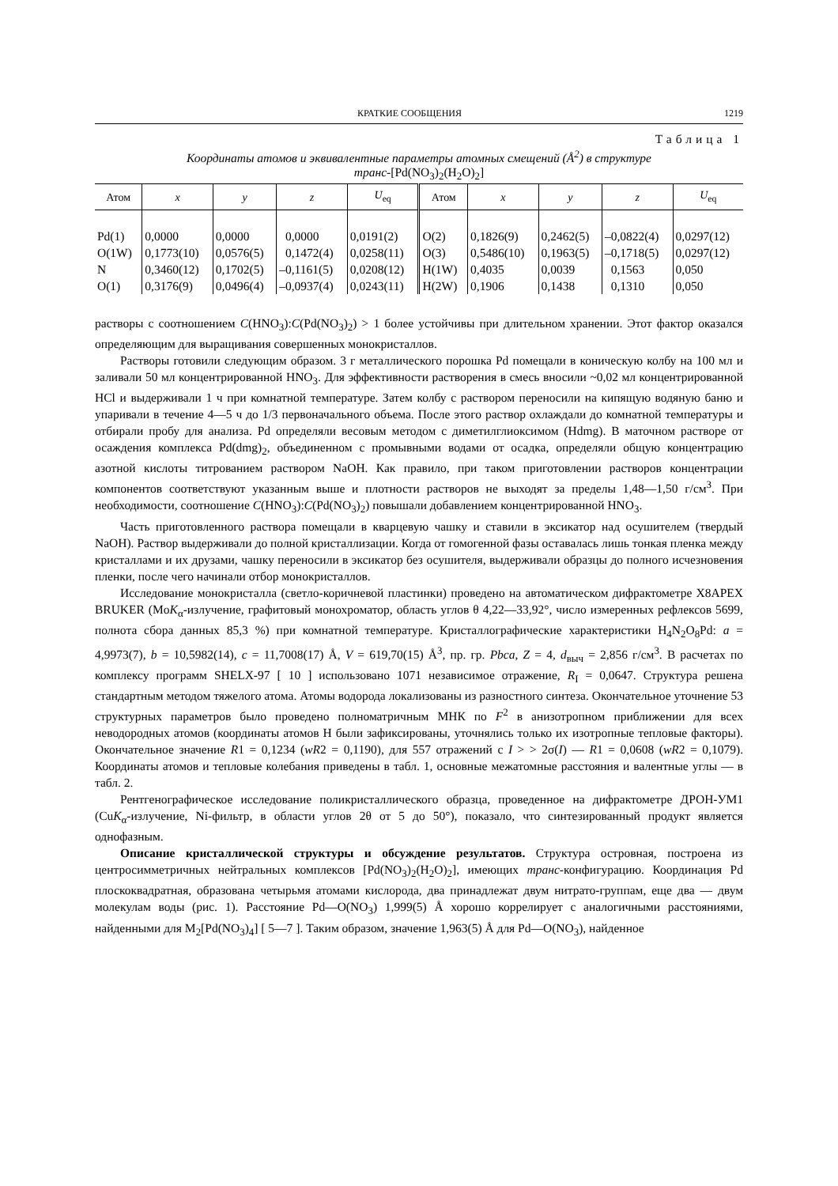КРАТКИЕ СООБЩЕНИЯ 1219
Таблица 1
Координаты атомов и эквивалентные параметры атомных смещений (Å<sup>2</sup>) в структуре
транс-[Pd(NO<sub>3</sub>)<sub>2</sub>(H<sub>2</sub>O)<sub>2</sub>]
| Атом | x | y | z | U<sub>eq</sub> | Атом | x | y | z | U<sub>eq</sub> |
| --- | --- | --- | --- | --- | --- | --- | --- | --- | --- |
| Pd(1) | 0,0000 | 0,0000 | 0,0000 | 0,0191(2) | O(2) | 0,1826(9) | 0,2462(5) | –0,0822(4) | 0,0297(12) |
| O(1W) | 0,1773(10) | 0,0576(5) | 0,1472(4) | 0,0258(11) | O(3) | 0,5486(10) | 0,1963(5) | –0,1718(5) | 0,0297(12) |
| N | 0,3460(12) | 0,1702(5) | –0,1161(5) | 0,0208(12) | H(1W) | 0,4035 | 0,0039 | 0,1563 | 0,050 |
| O(1) | 0,3176(9) | 0,0496(4) | –0,0937(4) | 0,0243(11) | H(2W) | 0,1906 | 0,1438 | 0,1310 | 0,050 |
растворы с соотношением C(HNO<sub>3</sub>):C(Pd(NO<sub>3</sub>)<sub>2</sub>) > 1 более устойчивы при длительном хранении. Этот фактор оказался определяющим для выращивания совершенных монокристаллов.
Растворы готовили следующим образом. 3 г металлического порошка Pd помещали в коническую колбу на 100 мл и заливали 50 мл концентрированной HNO<sub>3</sub>. Для эффективности растворения в смесь вносили ~0,02 мл концентрированной HCl и выдерживали 1 ч при комнатной температуре. Затем колбу с раствором переносили на кипящую водяную баню и упаривали в течение 4—5 ч до 1/3 первоначального объема. После этого раствор охлаждали до комнатной температуры и отбирали пробу для анализа. Pd определяли весовым методом с диметилглиоксимом (Hdmg). В маточном растворе от осаждения комплекса Pd(dmg)<sub>2</sub>, объединенном с промывными водами от осадка, определяли общую концентрацию азотной кислоты титрованием раствором NaOH. Как правило, при таком приготовлении растворов концентрации компонентов соответствуют указанным выше и плотности растворов не выходят за пределы 1,48—1,50 г/см<sup>3</sup>. При необходимости, соотношение C(HNO<sub>3</sub>):C(Pd(NO<sub>3</sub>)<sub>2</sub>) повышали добавлением концентрированной HNO<sub>3</sub>.
Часть приготовленного раствора помещали в кварцевую чашку и ставили в эксикатор над осушителем (твердый NaOH). Раствор выдерживали до полной кристаллизации. Когда от гомогенной фазы оставалась лишь тонкая пленка между кристаллами и их друзами, чашку переносили в эксикатор без осушителя, выдерживали образцы до полного исчезновения пленки, после чего начинали отбор монокристаллов.
Исследование монокристалла (светло-коричневой пластинки) проведено на автоматическом дифрактометре X8APEX BRUKER (MoK<sub>α</sub>-излучение, графитовый монохроматор, область углов θ 4,22—33,92°, число измеренных рефлексов 5699, полнота сбора данных 85,3 %) при комнатной температуре. Кристаллографические характеристики H<sub>4</sub>N<sub>2</sub>O<sub>8</sub>Pd: a = 4,9973(7), b = 10,5982(14), c = 11,7008(17) Å, V = 619,70(15) Å<sup>3</sup>, пр. гр. Pbca, Z = 4, d<sub>выч</sub> = 2,856 г/см<sup>3</sup>. В расчетах по комплексу программ SHELX-97 [ 10 ] использовано 1071 независимое отражение, R<sub>I</sub> = 0,0647. Структура решена стандартным методом тяжелого атома. Атомы водорода локализованы из разностного синтеза. Окончательное уточнение 53 структурных параметров было проведено полноматричным МНК по F<sup>2</sup> в анизотропном приближении для всех неводородных атомов (координаты атомов H были зафиксированы, уточнялись только их изотропные тепловые факторы). Окончательное значение R1 = 0,1234 (wR2 = 0,1190), для 557 отражений с I > > 2σ(I) — R1 = 0,0608 (wR2 = 0,1079). Координаты атомов и тепловые колебания приведены в табл. 1, основные межатомные расстояния и валентные углы — в табл. 2.
Рентгенографическое исследование поликристаллического образца, проведенное на дифрактометре ДРОН-УМ1 (CuK<sub>α</sub>-излучение, Ni-фильтр, в области углов 2θ от 5 до 50°), показало, что синтезированный продукт является однофазным.
Описание кристаллической структуры и обсуждение результатов. Структура островная, построена из центросимметричных нейтральных комплексов [Pd(NO<sub>3</sub>)<sub>2</sub>(H<sub>2</sub>O)<sub>2</sub>], имеющих транс-конфигурацию. Координация Pd плоскоквадратная, образована четырьмя атомами кислорода, два принадлежат двум нитрато-группам, еще два — двум молекулам воды (рис. 1). Расстояние Pd—O(NO<sub>3</sub>) 1,999(5) Å хорошо коррелирует с аналогичными расстояниями, найденными для M<sub>2</sub>[Pd(NO<sub>3</sub>)<sub>4</sub>] [ 5—7 ]. Таким образом, значение 1,963(5) Å для Pd—O(NO<sub>3</sub>), найденное